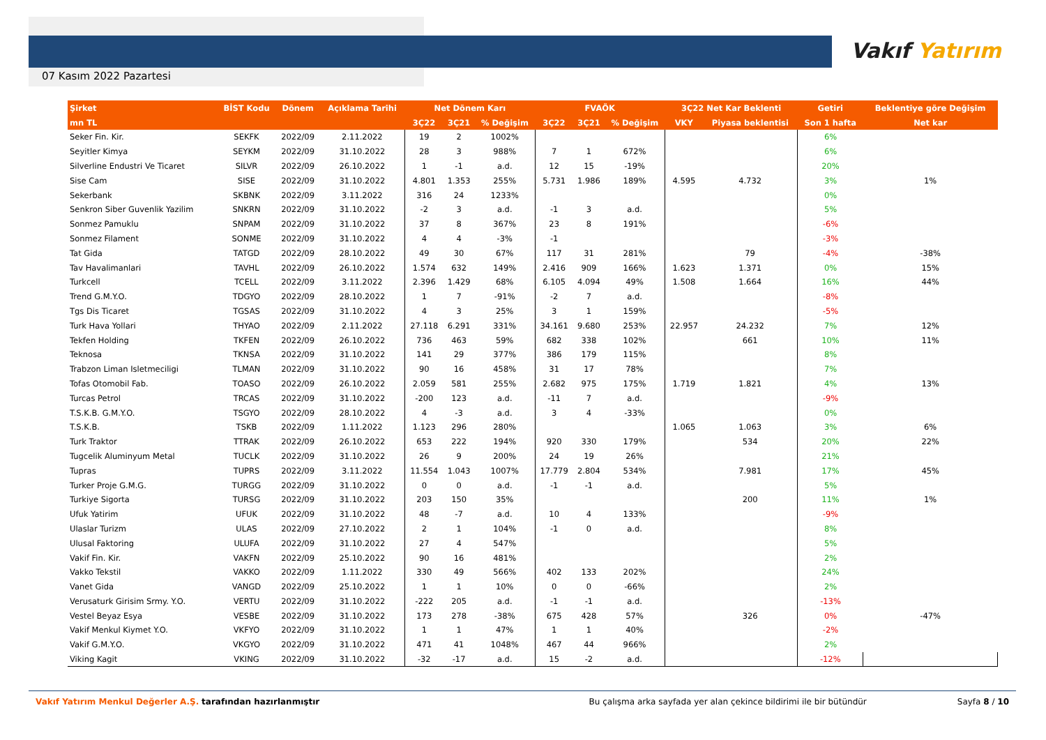07 Kasım 2022 Pazartesi
Vakıf Yatırım
| Şirket | BİST Kodu | Dönem | Açıklama Tarihi | Net Dönem Karı | | | FVAÖK | | | 3Ç22 Net Kar Beklenti | | Getiri | Beklentiye göre Değişim |
| --- | --- | --- | --- | --- | --- | --- | --- | --- | --- | --- | --- | --- | --- |
| mn TL | | | | 3Ç22 | 3Ç21 | % Değişim | 3Ç22 | 3Ç21 | % Değişim | VKY | Piyasa beklentisi | Son 1 hafta | Net kar |
| Seker Fin. Kir. | SEKFK | 2022/09 | 2.11.2022 | 19 | 2 | 1002% | | | | | | 6% | |
| Seyitler Kimya | SEYKM | 2022/09 | 31.10.2022 | 28 | 3 | 988% | 7 | 1 | 672% | | | 6% | |
| Silverline Endustri Ve Ticaret | SILVR | 2022/09 | 26.10.2022 | 1 | -1 | a.d. | 12 | 15 | -19% | | | 20% | |
| Sise Cam | SISE | 2022/09 | 31.10.2022 | 4.801 | 1.353 | 255% | 5.731 | 1.986 | 189% | 4.595 | 4.732 | 3% | 1% |
| Sekerbank | SKBNK | 2022/09 | 3.11.2022 | 316 | 24 | 1233% | | | | | | 0% | |
| Senkron Siber Guvenlik Yazilim | SNKRN | 2022/09 | 31.10.2022 | -2 | 3 | a.d. | -1 | 3 | a.d. | | | 5% | |
| Sonmez Pamuklu | SNPAM | 2022/09 | 31.10.2022 | 37 | 8 | 367% | 23 | 8 | 191% | | | -6% | |
| Sonmez Filament | SONME | 2022/09 | 31.10.2022 | 4 | 4 | -3% | -1 | | | | | -3% | |
| Tat Gida | TATGD | 2022/09 | 28.10.2022 | 49 | 30 | 67% | 117 | 31 | 281% | | 79 | -4% | -38% |
| Tav Havalimanlari | TAVHL | 2022/09 | 26.10.2022 | 1.574 | 632 | 149% | 2.416 | 909 | 166% | 1.623 | 1.371 | 0% | 15% |
| Turkcell | TCELL | 2022/09 | 3.11.2022 | 2.396 | 1.429 | 68% | 6.105 | 4.094 | 49% | 1.508 | 1.664 | 16% | 44% |
| Trend G.M.Y.O. | TDGYO | 2022/09 | 28.10.2022 | 1 | 7 | -91% | -2 | 7 | a.d. | | | -8% | |
| Tgs Dis Ticaret | TGSAS | 2022/09 | 31.10.2022 | 4 | 3 | 25% | 3 | 1 | 159% | | | -5% | |
| Turk Hava Yollari | THYAO | 2022/09 | 2.11.2022 | 27.118 | 6.291 | 331% | 34.161 | 9.680 | 253% | 22.957 | 24.232 | 7% | 12% |
| Tekfen Holding | TKFEN | 2022/09 | 26.10.2022 | 736 | 463 | 59% | 682 | 338 | 102% | | 661 | 10% | 11% |
| Teknosa | TKNSA | 2022/09 | 31.10.2022 | 141 | 29 | 377% | 386 | 179 | 115% | | | 8% | |
| Trabzon Liman Isletmeciligi | TLMAN | 2022/09 | 31.10.2022 | 90 | 16 | 458% | 31 | 17 | 78% | | | 7% | |
| Tofas Otomobil Fab. | TOASO | 2022/09 | 26.10.2022 | 2.059 | 581 | 255% | 2.682 | 975 | 175% | 1.719 | 1.821 | 4% | 13% |
| Turcas Petrol | TRCAS | 2022/09 | 31.10.2022 | -200 | 123 | a.d. | -11 | 7 | a.d. | | | -9% | |
| T.S.K.B. G.M.Y.O. | TSGYO | 2022/09 | 28.10.2022 | 4 | -3 | a.d. | 3 | 4 | -33% | | | 0% | |
| T.S.K.B. | TSKB | 2022/09 | 1.11.2022 | 1.123 | 296 | 280% | | | | 1.065 | 1.063 | 3% | 6% |
| Turk Traktor | TTRAK | 2022/09 | 26.10.2022 | 653 | 222 | 194% | 920 | 330 | 179% | | 534 | 20% | 22% |
| Tugcelik Aluminyum Metal | TUCLK | 2022/09 | 31.10.2022 | 26 | 9 | 200% | 24 | 19 | 26% | | | 21% | |
| Tupras | TUPRS | 2022/09 | 3.11.2022 | 11.554 | 1.043 | 1007% | 17.779 | 2.804 | 534% | | 7.981 | 17% | 45% |
| Turker Proje G.M.G. | TURGG | 2022/09 | 31.10.2022 | 0 | 0 | a.d. | -1 | -1 | a.d. | | | 5% | |
| Turkiye Sigorta | TURSG | 2022/09 | 31.10.2022 | 203 | 150 | 35% | | | | | 200 | 11% | 1% |
| Ufuk Yatirim | UFUK | 2022/09 | 31.10.2022 | 48 | -7 | a.d. | 10 | 4 | 133% | | | -9% | |
| Ulaslar Turizm | ULAS | 2022/09 | 27.10.2022 | 2 | 1 | 104% | -1 | 0 | a.d. | | | 8% | |
| Ulusal Faktoring | ULUFA | 2022/09 | 31.10.2022 | 27 | 4 | 547% | | | | | | 5% | |
| Vakif Fin. Kir. | VAKFN | 2022/09 | 25.10.2022 | 90 | 16 | 481% | | | | | | 2% | |
| Vakko Tekstil | VAKKO | 2022/09 | 1.11.2022 | 330 | 49 | 566% | 402 | 133 | 202% | | | 24% | |
| Vanet Gida | VANGD | 2022/09 | 25.10.2022 | 1 | 1 | 10% | 0 | 0 | -66% | | | 2% | |
| Verusaturk Girisim Srmy. Y.O. | VERTU | 2022/09 | 31.10.2022 | -222 | 205 | a.d. | -1 | -1 | a.d. | | | -13% | |
| Vestel Beyaz Esya | VESBE | 2022/09 | 31.10.2022 | 173 | 278 | -38% | 675 | 428 | 57% | | 326 | 0% | -47% |
| Vakif Menkul Kiymet Y.O. | VKFYO | 2022/09 | 31.10.2022 | 1 | 1 | 47% | 1 | 1 | 40% | | | -2% | |
| Vakif G.M.Y.O. | VKGYO | 2022/09 | 31.10.2022 | 471 | 41 | 1048% | 467 | 44 | 966% | | | 2% | |
| Viking Kagit | VKING | 2022/09 | 31.10.2022 | -32 | -17 | a.d. | 15 | -2 | a.d. | | | -12% | |
Vakıf Yatırım Menkul Değerler A.Ş. tarafından hazırlanmıştır
Bu çalışma arka sayfada yer alan çekince bildirimi ile bir bütündür
Sayfa 8 / 10